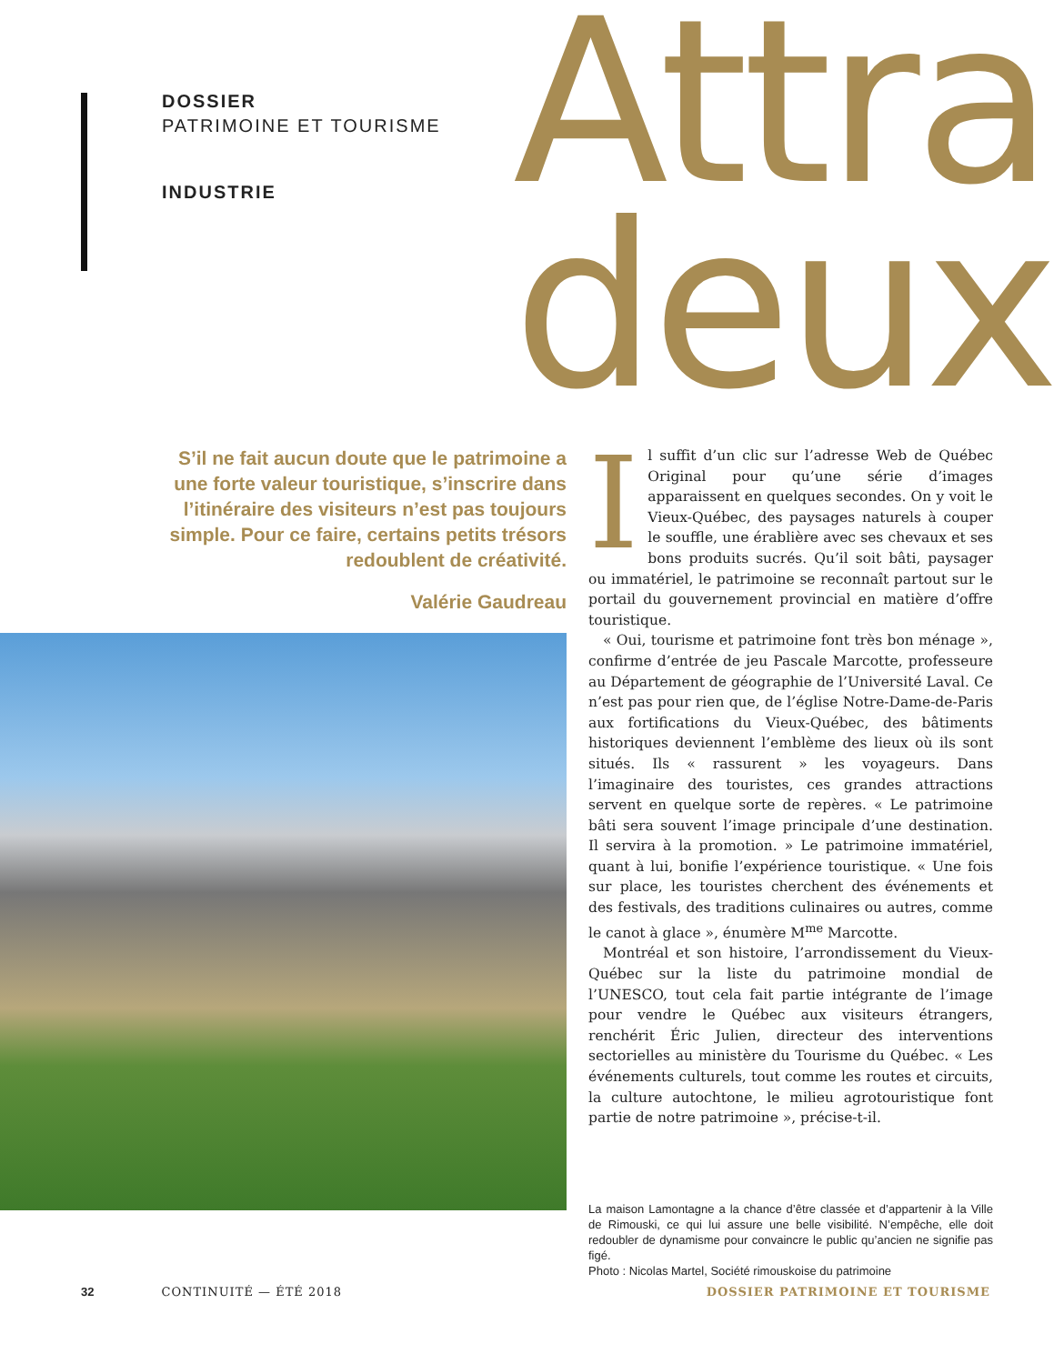DOSSIER
PATRIMOINE ET TOURISME
INDUSTRIE
Attra
deux
S’il ne fait aucun doute que le patrimoine a une forte valeur touristique, s’inscrire dans l’itinéraire des visiteurs n’est pas toujours simple. Pour ce faire, certains petits trésors redoublent de créativité.
Valérie Gaudreau
Il suffit d’un clic sur l’adresse Web de Québec Original pour qu’une série d’images apparaissent en quelques secondes. On y voit le Vieux-Québec, des paysages naturels à couper le souffle, une érablière avec ses chevaux et ses bons produits sucrés. Qu’il soit bâti, paysager ou immatériel, le patrimoine se reconnaît partout sur le portail du gouvernement provincial en matière d’offre touristique.
« Oui, tourisme et patrimoine font très bon ménage », confirme d’entrée de jeu Pascale Marcotte, professeure au Département de géographie de l’Université Laval. Ce n’est pas pour rien que, de l’église Notre-Dame-de-Paris aux fortifications du Vieux-Québec, des bâtiments historiques deviennent l’emblème des lieux où ils sont situés. Ils « rassurent » les voyageurs. Dans l’imaginaire des touristes, ces grandes attractions servent en quelque sorte de repères. « Le patrimoine bâti sera souvent l’image principale d’une destination. Il servira à la promotion. » Le patrimoine immatériel, quant à lui, bonifie l’expérience touristique. « Une fois sur place, les touristes cherchent des événements et des festivals, des traditions culinaires ou autres, comme le canot à glace », énumère M<sup>me</sup> Marcotte.
Montréal et son histoire, l’arrondissement du Vieux-Québec sur la liste du patrimoine mondial de l’UNESCO, tout cela fait partie intégrante de l’image pour vendre le Québec aux visiteurs étrangers, renchérit Éric Julien, directeur des interventions sectorielles au ministère du Tourisme du Québec. « Les événements culturels, tout comme les routes et circuits, la culture autochtone, le milieu agrotouristique font partie de notre patrimoine », précise-t-il.
La maison Lamontagne a la chance d’être classée et d’appartenir à la Ville de Rimouski, ce qui lui assure une belle visibilité. N’empêche, elle doit redoubler de dynamisme pour convaincre le public qu’ancien ne signifie pas figé.
Photo : Nicolas Martel, Société rimouskoise du patrimoine
32 CONTINUITÉ — ÉTÉ 2018 DOSSIER PATRIMOINE ET TOURISME